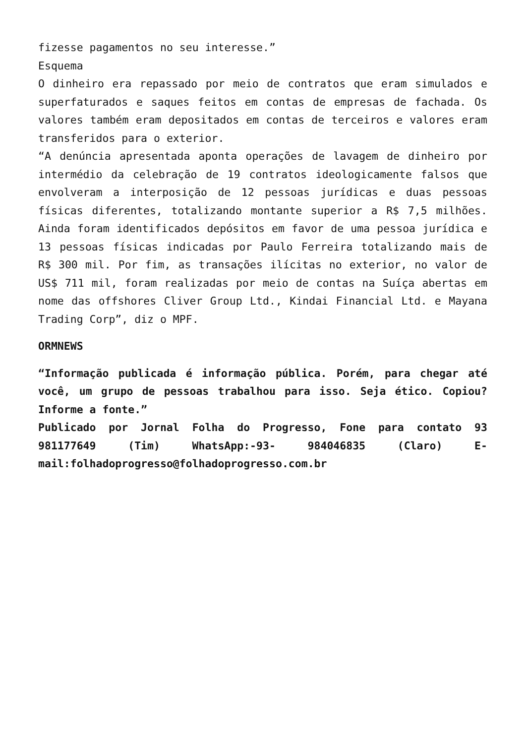fizesse pagamentos no seu interesse.”
Esquema
O dinheiro era repassado por meio de contratos que eram simulados e superfaturados e saques feitos em contas de empresas de fachada. Os valores também eram depositados em contas de terceiros e valores eram transferidos para o exterior.
“A denúncia apresentada aponta operações de lavagem de dinheiro por intermédio da celebração de 19 contratos ideologicamente falsos que envolveram a interposição de 12 pessoas jurídicas e duas pessoas físicas diferentes, totalizando montante superior a R$ 7,5 milhões. Ainda foram identificados depósitos em favor de uma pessoa jurídica e 13 pessoas físicas indicadas por Paulo Ferreira totalizando mais de R$ 300 mil. Por fim, as transações ilícitas no exterior, no valor de US$ 711 mil, foram realizadas por meio de contas na Suíça abertas em nome das offshores Cliver Group Ltd., Kindai Financial Ltd. e Mayana Trading Corp”, diz o MPF.
ORMNEWS
“Informação publicada é informação pública. Porém, para chegar até você, um grupo de pessoas trabalhou para isso. Seja ético. Copiou? Informe a fonte.”
Publicado por Jornal Folha do Progresso, Fone para contato 93 981177649 (Tim) WhatsApp:-93- 984046835 (Claro) E-mail:folhadoprogresso@folhadoprogresso.com.br